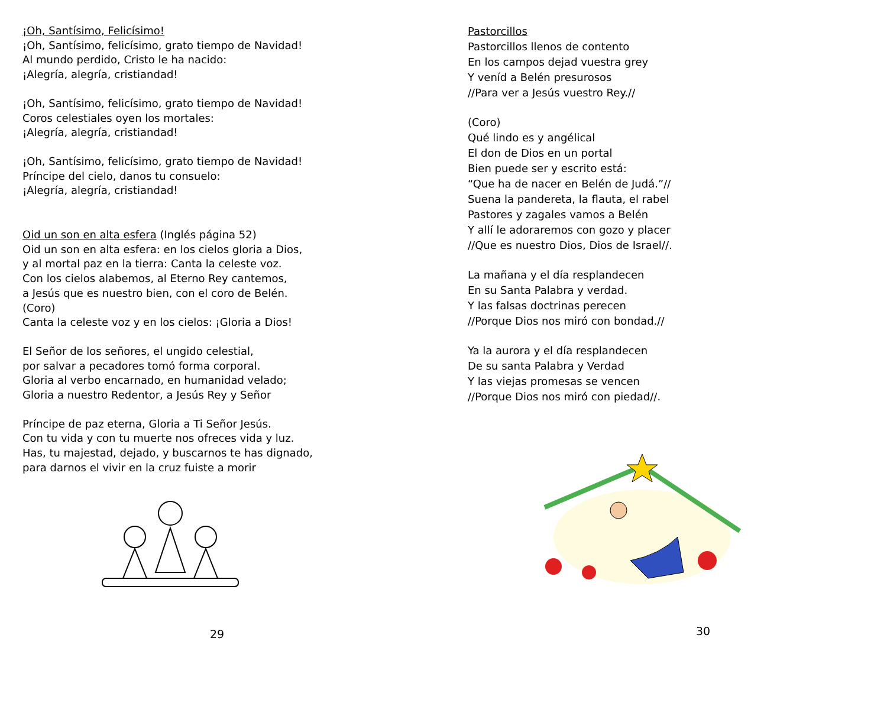¡Oh, Santísimo, Felicísimo!
¡Oh, Santísimo, felicísimo, grato tiempo de Navidad!
Al mundo perdido, Cristo le ha nacido:
¡Alegría, alegría, cristiandad!
¡Oh, Santísimo, felicísimo, grato tiempo de Navidad!
Coros celestiales oyen los mortales:
¡Alegría, alegría, cristiandad!
¡Oh, Santísimo, felicísimo, grato tiempo de Navidad!
Príncipe del cielo, danos tu consuelo:
¡Alegría, alegría, cristiandad!
Oid un son en alta esfera (Inglés página 52)
Oid un son en alta esfera: en los cielos gloria a Dios,
y al mortal paz en la tierra: Canta la celeste voz.
Con los cielos alabemos, al Eterno Rey cantemos,
a Jesús que es nuestro bien, con el coro de Belén.
(Coro)
Canta la celeste voz y en los cielos: ¡Gloria a Dios!
El Señor de los señores, el ungido celestial,
por salvar a pecadores tomó forma corporal.
Gloria al verbo encarnado, en humanidad velado;
Gloria a nuestro Redentor, a Jesús Rey y Señor
Príncipe de paz eterna, Gloria a Ti Señor Jesús.
Con tu vida y con tu muerte nos ofreces vida y luz.
Has, tu majestad, dejado, y buscarnos te has dignado,
para darnos el vivir en la cruz fuiste a morir
29
Pastorcillos
Pastorcillos llenos de contento
En los campos dejad vuestra grey
Y veníd a Belén presurosos
//Para ver a Jesús vuestro Rey.//
(Coro)
Qué lindo es y angélical
El don de Dios en un portal
Bien puede ser y escrito está:
“Que ha de nacer en Belén de Judá.”//
Suena la pandereta, la flauta, el rabel
Pastores y zagales vamos a Belén
Y allí le adoraremos con gozo y placer
//Que es nuestro Dios, Dios de Israel//.
La mañana y el día resplandecen
En su Santa Palabra y verdad.
Y las falsas doctrinas perecen
//Porque Dios nos miró con bondad.//
Ya la aurora y el día resplandecen
De su santa Palabra y Verdad
Y las viejas promesas se vencen
//Porque Dios nos miró con piedad//.
30